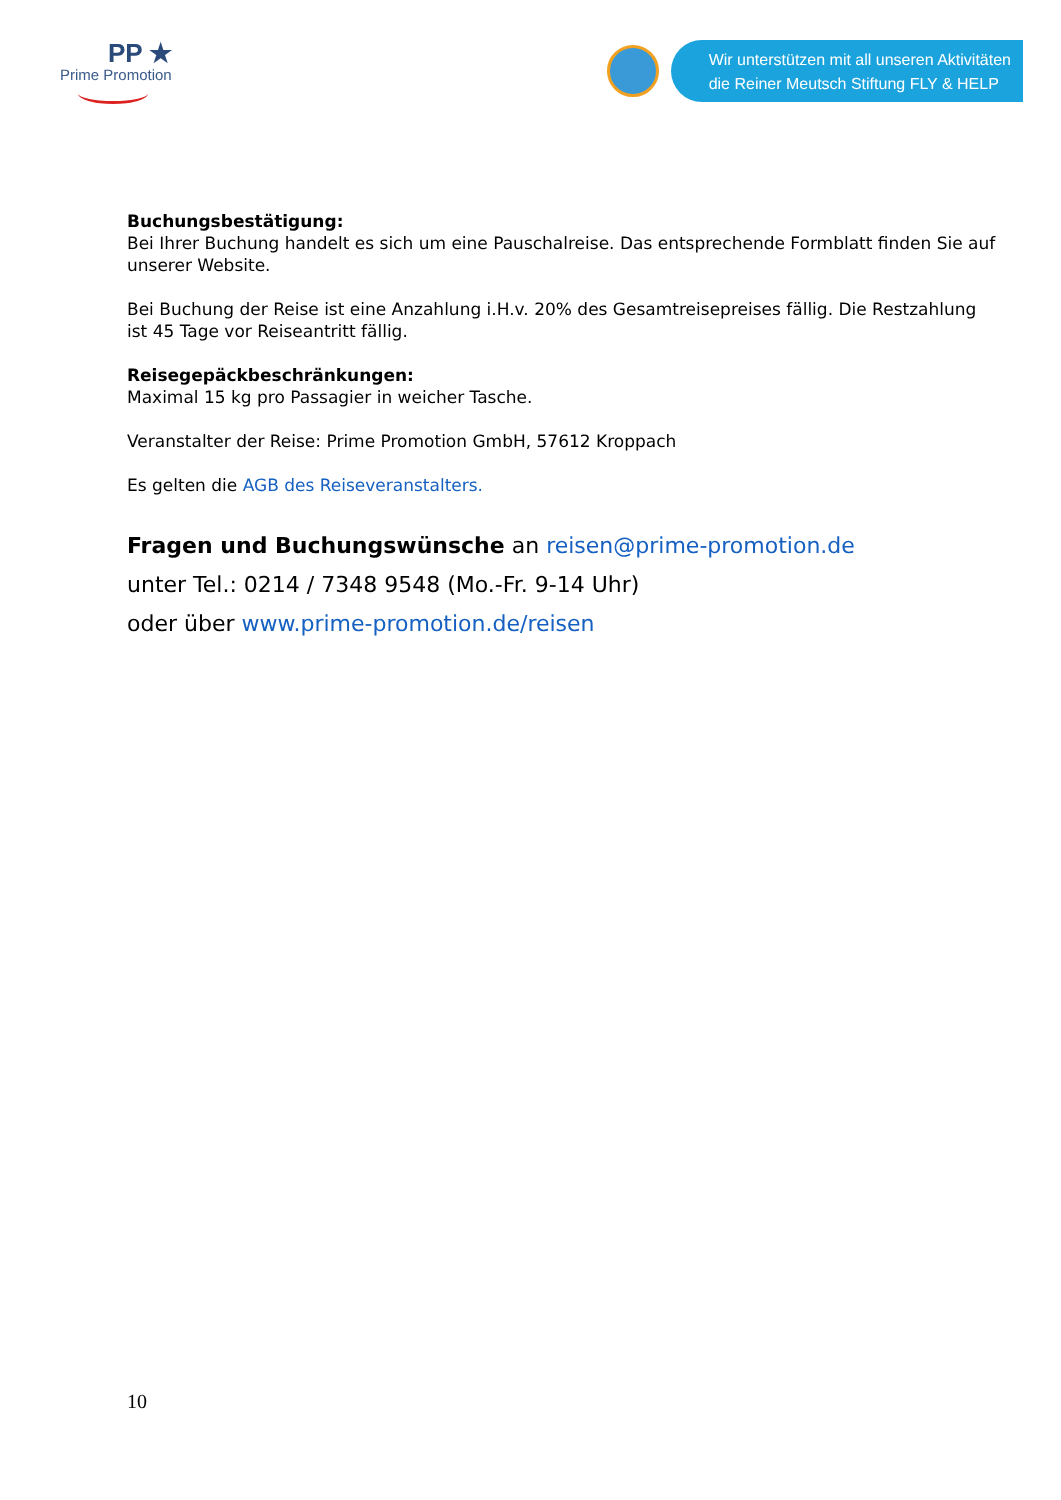PP ★
Prime Promotion
Wir unterstützen mit all unseren Aktivitäten
die Reiner Meutsch Stiftung FLY & HELP
Buchungsbestätigung:
Bei Ihrer Buchung handelt es sich um eine Pauschalreise. Das entsprechende Formblatt finden Sie auf unserer Website.
Bei Buchung der Reise ist eine Anzahlung i.H.v. 20% des Gesamtreisepreises fällig. Die Restzahlung ist 45 Tage vor Reiseantritt fällig.
Reisegepäckbeschränkungen:
Maximal 15 kg pro Passagier in weicher Tasche.
Veranstalter der Reise: Prime Promotion GmbH, 57612 Kroppach
Es gelten die AGB des Reiseveranstalters.
Fragen und Buchungswünsche an reisen@prime-promotion.de
unter Tel.: 0214 / 7348 9548 (Mo.-Fr. 9-14 Uhr)
oder über www.prime-promotion.de/reisen
10